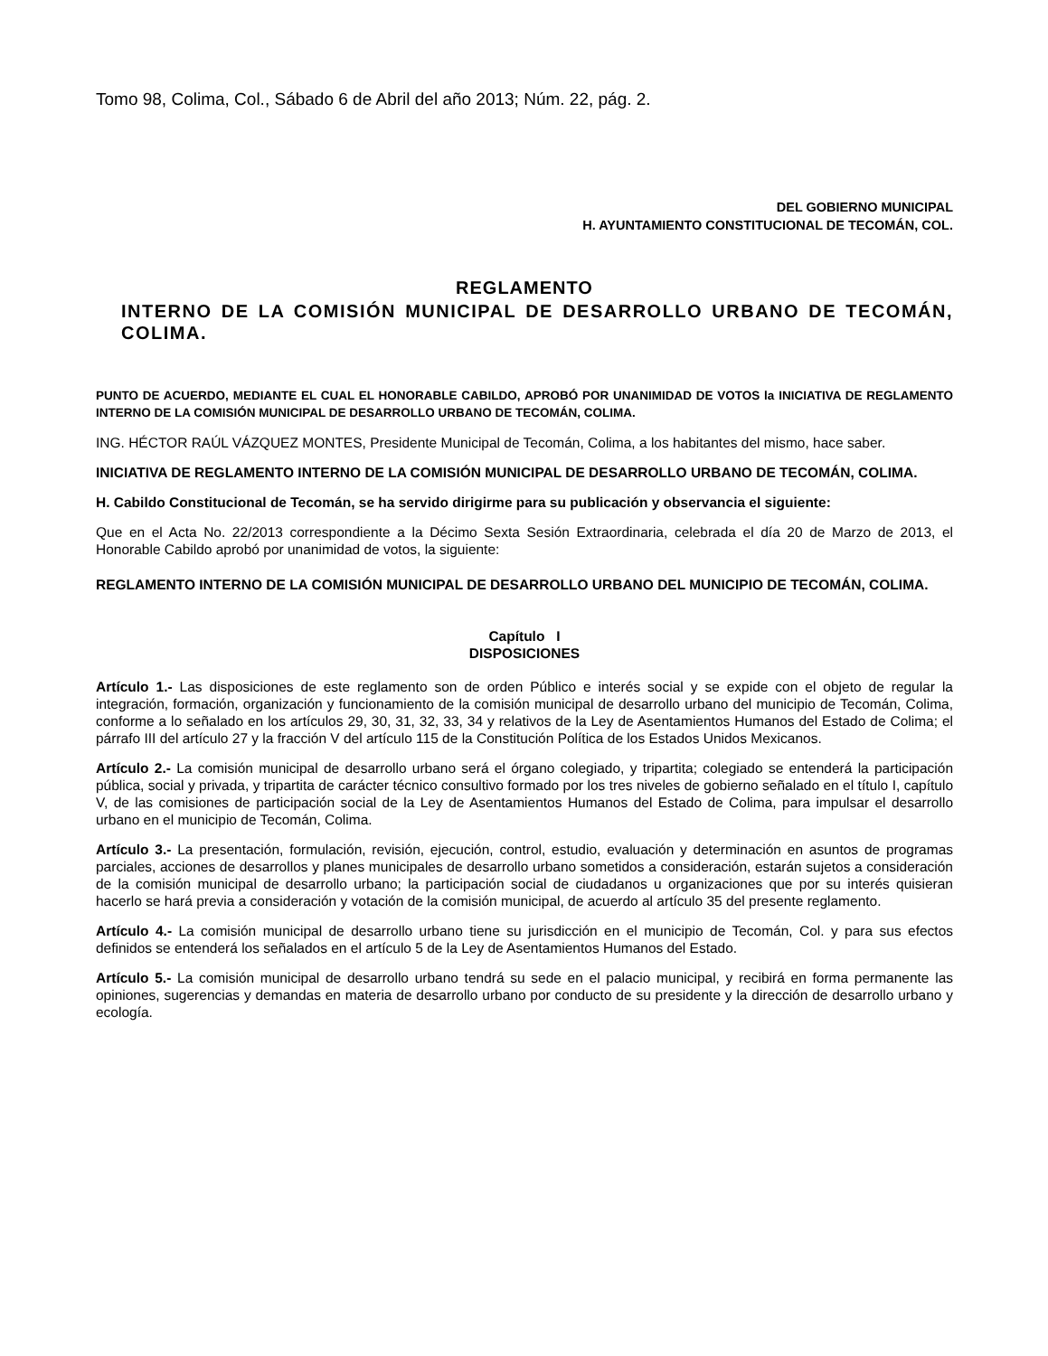Tomo 98, Colima, Col., Sábado 6 de Abril del año 2013; Núm. 22, pág. 2.
DEL GOBIERNO MUNICIPAL
H. AYUNTAMIENTO CONSTITUCIONAL DE TECOMÁN, COL.
REGLAMENTO
INTERNO DE LA COMISIÓN MUNICIPAL DE DESARROLLO URBANO DE TECOMÁN, COLIMA.
PUNTO DE ACUERDO, MEDIANTE EL CUAL EL HONORABLE CABILDO, APROBÓ POR UNANIMIDAD DE VOTOS la INICIATIVA DE REGLAMENTO INTERNO DE LA COMISIÓN MUNICIPAL DE DESARROLLO URBANO DE TECOMÁN, COLIMA.
ING. HÉCTOR RAÚL VÁZQUEZ MONTES, Presidente Municipal de Tecomán, Colima, a los habitantes del mismo, hace saber.
INICIATIVA DE REGLAMENTO INTERNO DE LA COMISIÓN MUNICIPAL DE DESARROLLO URBANO DE TECOMÁN, COLIMA.
H. Cabildo Constitucional de Tecomán, se ha servido dirigirme para su publicación y observancia el siguiente:
Que en el Acta No. 22/2013 correspondiente a la Décimo Sexta Sesión Extraordinaria, celebrada el día 20 de Marzo de 2013, el Honorable Cabildo aprobó por unanimidad de votos, la siguiente:
REGLAMENTO INTERNO DE LA COMISIÓN MUNICIPAL DE DESARROLLO URBANO DEL MUNICIPIO DE TECOMÁN, COLIMA.
Capítulo I
DISPOSICIONES
Artículo 1.- Las disposiciones de este reglamento son de orden Público e interés social y se expide con el objeto de regular la integración, formación, organización y funcionamiento de la comisión municipal de desarrollo urbano del municipio de Tecomán, Colima, conforme a lo señalado en los artículos 29, 30, 31, 32, 33, 34 y relativos de la Ley de Asentamientos Humanos del Estado de Colima; el párrafo III del artículo 27 y la fracción V del artículo 115 de la Constitución Política de los Estados Unidos Mexicanos.
Artículo 2.- La comisión municipal de desarrollo urbano será el órgano colegiado, y tripartita; colegiado se entenderá la participación pública, social y privada, y tripartita de carácter técnico consultivo formado por los tres niveles de gobierno señalado en el título I, capítulo V, de las comisiones de participación social de la Ley de Asentamientos Humanos del Estado de Colima, para impulsar el desarrollo urbano en el municipio de Tecomán, Colima.
Artículo 3.- La presentación, formulación, revisión, ejecución, control, estudio, evaluación y determinación en asuntos de programas parciales, acciones de desarrollos y planes municipales de desarrollo urbano sometidos a consideración, estarán sujetos a consideración de la comisión municipal de desarrollo urbano; la participación social de ciudadanos u organizaciones que por su interés quisieran hacerlo se hará previa a consideración y votación de la comisión municipal, de acuerdo al artículo 35 del presente reglamento.
Artículo 4.- La comisión municipal de desarrollo urbano tiene su jurisdicción en el municipio de Tecomán, Col. y para sus efectos definidos se entenderá los señalados en el artículo 5 de la Ley de Asentamientos Humanos del Estado.
Artículo 5.- La comisión municipal de desarrollo urbano tendrá su sede en el palacio municipal, y recibirá en forma permanente las opiniones, sugerencias y demandas en materia de desarrollo urbano por conducto de su presidente y la dirección de desarrollo urbano y ecología.